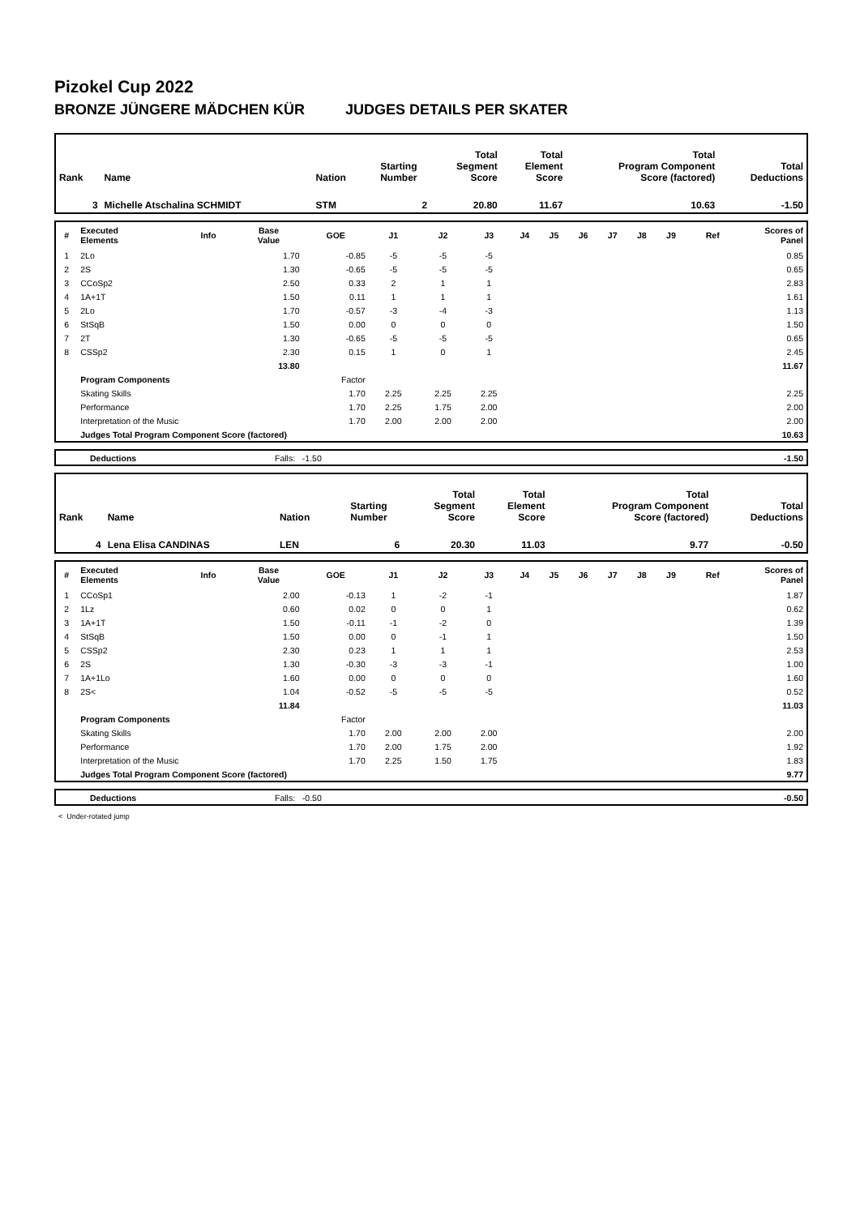Pizokel Cup 2022
BRONZE JÜNGERE MÄDCHEN KÜR JUDGES DETAILS PER SKATER
| Rank | Name | Nation | Starting Number | Total Segment Score | Total Element Score | Total Program Component Score (factored) | Total Deductions |
| 3 | Michelle Atschalina SCHMIDT | STM | 2 | 20.80 | 11.67 | 10.63 | -1.50 |
| # | Executed Elements | Info | Base Value | GOE | J1 | J2 | J3 | J4 | J5 | J6 | J7 | J8 | J9 | Ref | Scores of Panel |
| --- | --- | --- | --- | --- | --- | --- | --- | --- | --- | --- | --- | --- | --- | --- | --- |
| 1 | 2Lo | | 1.70 | -0.85 | -5 | -5 | -5 | | | | | | | | 0.85 |
| 2 | 2S | | 1.30 | -0.65 | -5 | -5 | -5 | | | | | | | | 0.65 |
| 3 | CCoSp2 | | 2.50 | 0.33 | 2 | 1 | 1 | | | | | | | | 2.83 |
| 4 | 1A+1T | | 1.50 | 0.11 | 1 | 1 | 1 | | | | | | | | 1.61 |
| 5 | 2Lo | | 1.70 | -0.57 | -3 | -4 | -3 | | | | | | | | 1.13 |
| 6 | StSqB | | 1.50 | 0.00 | 0 | 0 | 0 | | | | | | | | 1.50 |
| 7 | 2T | | 1.30 | -0.65 | -5 | -5 | -5 | | | | | | | | 0.65 |
| 8 | CSSp2 | | 2.30 | 0.15 | 1 | 0 | 1 | | | | | | | | 2.45 |
| | | | 13.80 | | | | | | | | | | | | 11.67 |
| | Program Components | | | Factor | | | | | | | | | | | |
| | Skating Skills | | | 1.70 | 2.25 | 2.25 | 2.25 | | | | | | | | 2.25 |
| | Performance | | | 1.70 | 2.25 | 1.75 | 2.00 | | | | | | | | 2.00 |
| | Interpretation of the Music | | | 1.70 | 2.00 | 2.00 | 2.00 | | | | | | | | 2.00 |
| | Judges Total Program Component Score (factored) | | | | | | | | | | | | | | 10.63 |
| | Deductions | Falls: -1.50 | -1.50 |
| Rank | Name | Nation | Starting Number | Total Segment Score | Total Element Score | Total Program Component Score (factored) | Total Deductions |
| 4 | Lena Elisa CANDINAS | LEN | 6 | 20.30 | 11.03 | 9.77 | -0.50 |
| # | Executed Elements | Info | Base Value | GOE | J1 | J2 | J3 | J4 | J5 | J6 | J7 | J8 | J9 | Ref | Scores of Panel |
| --- | --- | --- | --- | --- | --- | --- | --- | --- | --- | --- | --- | --- | --- | --- | --- |
| 1 | CCoSp1 | | 2.00 | -0.13 | 1 | -2 | -1 | | | | | | | | 1.87 |
| 2 | 1Lz | | 0.60 | 0.02 | 0 | 0 | 1 | | | | | | | | 0.62 |
| 3 | 1A+1T | | 1.50 | -0.11 | -1 | -2 | 0 | | | | | | | | 1.39 |
| 4 | StSqB | | 1.50 | 0.00 | 0 | -1 | 1 | | | | | | | | 1.50 |
| 5 | CSSp2 | | 2.30 | 0.23 | 1 | 1 | 1 | | | | | | | | 2.53 |
| 6 | 2S | | 1.30 | -0.30 | -3 | -3 | -1 | | | | | | | | 1.00 |
| 7 | 1A+1Lo | | 1.60 | 0.00 | 0 | 0 | 0 | | | | | | | | 1.60 |
| 8 | 2S< | | 1.04 | -0.52 | -5 | -5 | -5 | | | | | | | | 0.52 |
| | | | 11.84 | | | | | | | | | | | | 11.03 |
| | Program Components | | | Factor | | | | | | | | | | | |
| | Skating Skills | | | 1.70 | 2.00 | 2.00 | 2.00 | | | | | | | | 2.00 |
| | Performance | | | 1.70 | 2.00 | 1.75 | 2.00 | | | | | | | | 1.92 |
| | Interpretation of the Music | | | 1.70 | 2.25 | 1.50 | 1.75 | | | | | | | | 1.83 |
| | Judges Total Program Component Score (factored) | | | | | | | | | | | | | | 9.77 |
| | Deductions | Falls: -0.50 | -0.50 |
< Under-rotated jump